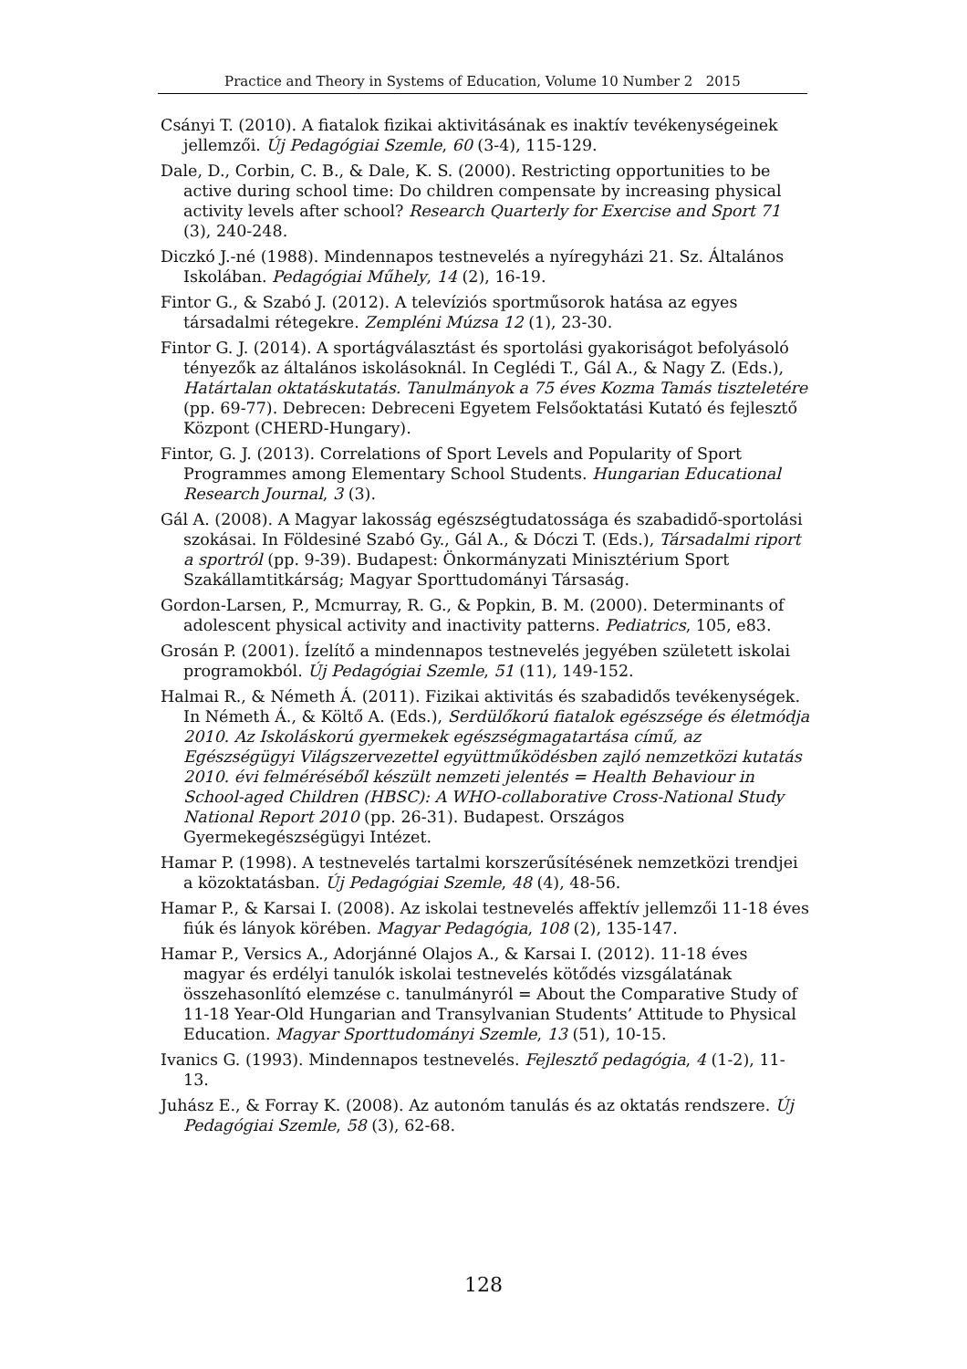Practice and Theory in Systems of Education, Volume 10 Number 2 2015
Csányi T. (2010). A fiatalok fizikai aktivitásának es inaktív tevékenységeinek jellemzői. Új Pedagógiai Szemle, 60 (3-4), 115-129.
Dale, D., Corbin, C. B., & Dale, K. S. (2000). Restricting opportunities to be active during school time: Do children compensate by increasing physical activity levels after school? Research Quarterly for Exercise and Sport 71 (3), 240-248.
Diczkó J.-né (1988). Mindennapos testnevelés a nyíregyházi 21. Sz. Általános Iskolában. Pedagógiai Műhely, 14 (2), 16-19.
Fintor G., & Szabó J. (2012). A televíziós sportműsorok hatása az egyes társadalmi rétegekre. Zempléni Múzsa 12 (1), 23-30.
Fintor G. J. (2014). A sportágválasztást és sportolási gyakoriságot befolyásoló tényezők az általános iskolásoknál. In Ceglédi T., Gál A., & Nagy Z. (Eds.), Határtalan oktatáskutatás. Tanulmányok a 75 éves Kozma Tamás tiszteletére (pp. 69-77). Debrecen: Debreceni Egyetem Felsőoktatási Kutató és fejlesztő Központ (CHERD-Hungary).
Fintor, G. J. (2013). Correlations of Sport Levels and Popularity of Sport Programmes among Elementary School Students. Hungarian Educational Research Journal, 3 (3).
Gál A. (2008). A Magyar lakosság egészségtudatossága és szabadidő-sportolási szokásai. In Földesiné Szabó Gy., Gál A., & Dóczi T. (Eds.), Társadalmi riport a sportról (pp. 9-39). Budapest: Önkormányzati Minisztérium Sport Szakállamtitkárság; Magyar Sporttudományi Társaság.
Gordon-Larsen, P., Mcmurray, R. G., & Popkin, B. M. (2000). Determinants of adolescent physical activity and inactivity patterns. Pediatrics, 105, e83.
Grosán P. (2001). Ízelítő a mindennapos testnevelés jegyében született iskolai programokból. Új Pedagógiai Szemle, 51 (11), 149-152.
Halmai R., & Németh Á. (2011). Fizikai aktivitás és szabadidős tevékenységek. In Németh Á., & Költő A. (Eds.), Serdülőkorú fiatalok egészsége és életmódja 2010. Az Iskoláskorú gyermekek egészségmagatartása című, az Egészségügyi Világszervezettel együttműködésben zajló nemzetközi kutatás 2010. évi felméréséből készült nemzeti jelentés = Health Behaviour in School-aged Children (HBSC): A WHO-collaborative Cross-National Study National Report 2010 (pp. 26-31). Budapest. Országos Gyermekegészségügyi Intézet.
Hamar P. (1998). A testnevelés tartalmi korszerűsítésének nemzetközi trendjei a közoktatásban. Új Pedagógiai Szemle, 48 (4), 48-56.
Hamar P., & Karsai I. (2008). Az iskolai testnevelés affektív jellemzői 11-18 éves fiúk és lányok körében. Magyar Pedagógia, 108 (2), 135-147.
Hamar P., Versics A., Adorjánné Olajos A., & Karsai I. (2012). 11-18 éves magyar és erdélyi tanulók iskolai testnevelés kötődés vizsgálatának összehasonlító elemzése c. tanulmányról = About the Comparative Study of 11-18 Year-Old Hungarian and Transylvanian Students’ Attitude to Physical Education. Magyar Sporttudományi Szemle, 13 (51), 10-15.
Ivanics G. (1993). Mindennapos testnevelés. Fejlesztő pedagógia, 4 (1-2), 11-13.
Juhász E., & Forray K. (2008). Az autonóm tanulás és az oktatás rendszere. Új Pedagógiai Szemle, 58 (3), 62-68.
128